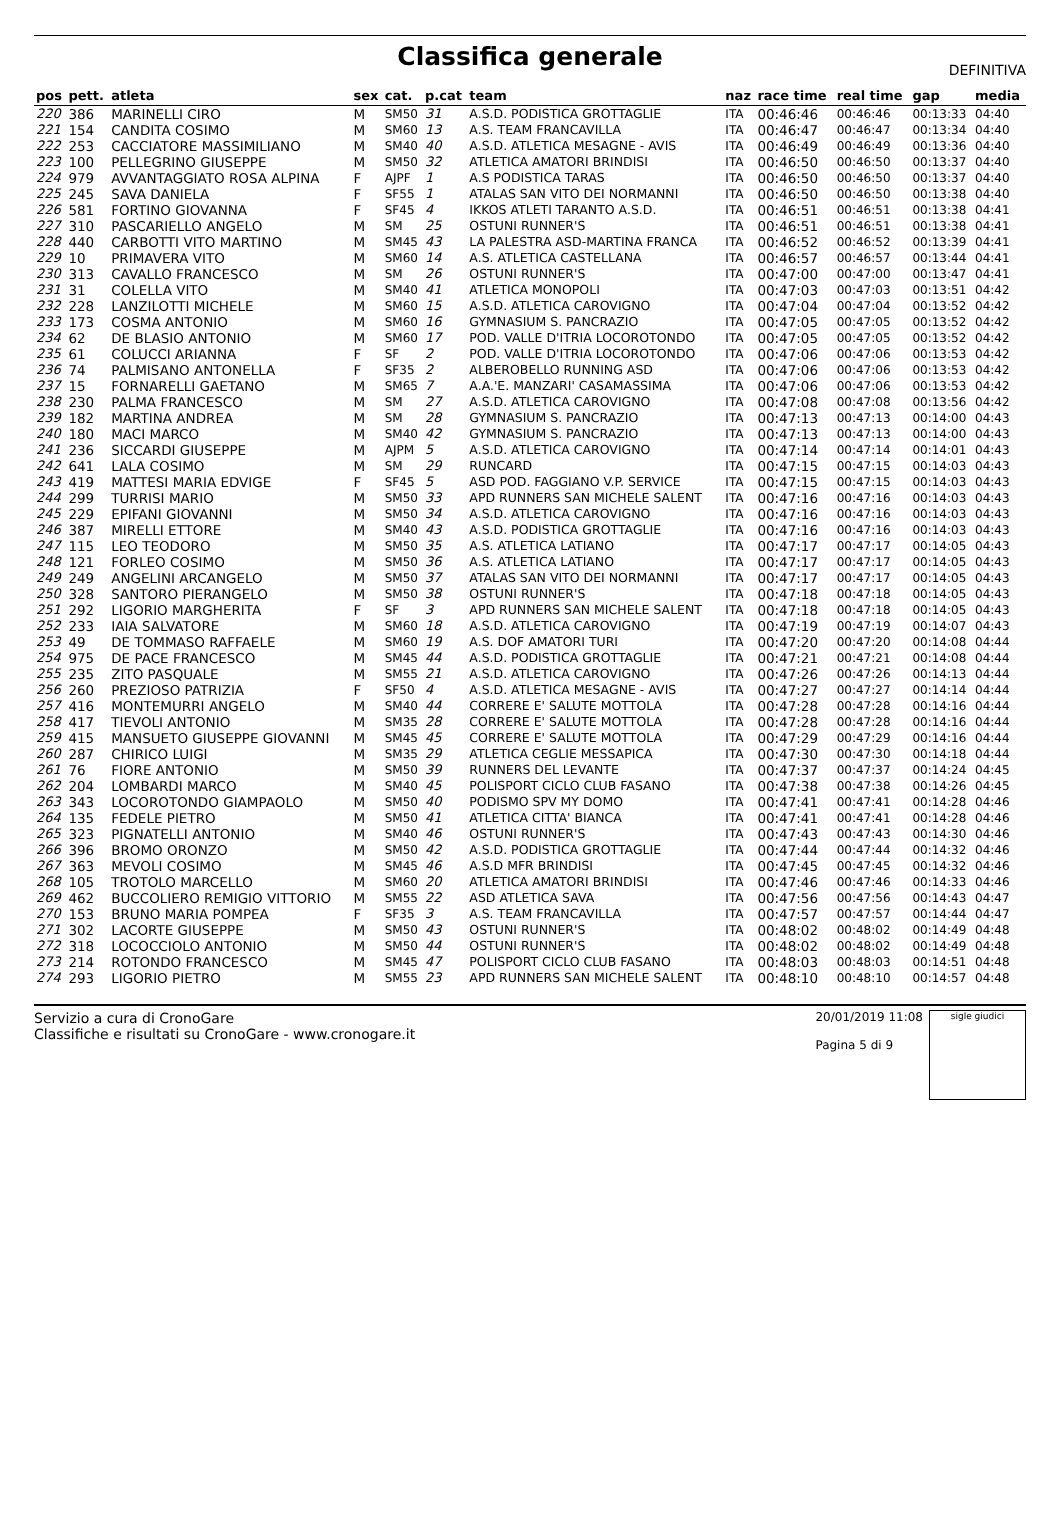Classifica generale
DEFINITIVA
| pos | pett. | atleta | sex | cat. | p.cat | team | naz | race time | real time | gap | media |
| --- | --- | --- | --- | --- | --- | --- | --- | --- | --- | --- | --- |
| 220 | 386 | MARINELLI CIRO | M | SM50 | 31 | A.S.D. PODISTICA GROTTAGLIE | ITA | 00:46:46 | 00:46:46 | 00:13:33 | 04:40 |
| 221 | 154 | CANDITA COSIMO | M | SM60 | 13 | A.S. TEAM FRANCAVILLA | ITA | 00:46:47 | 00:46:47 | 00:13:34 | 04:40 |
| 222 | 253 | CACCIATORE MASSIMILIANO | M | SM40 | 40 | A.S.D. ATLETICA MESAGNE - AVIS | ITA | 00:46:49 | 00:46:49 | 00:13:36 | 04:40 |
| 223 | 100 | PELLEGRINO GIUSEPPE | M | SM50 | 32 | ATLETICA AMATORI BRINDISI | ITA | 00:46:50 | 00:46:50 | 00:13:37 | 04:40 |
| 224 | 979 | AVVANTAGGIATO ROSA ALPINA | F | AJPF | 1 | A.S PODISTICA TARAS | ITA | 00:46:50 | 00:46:50 | 00:13:37 | 04:40 |
| 225 | 245 | SAVA DANIELA | F | SF55 | 1 | ATALAS SAN VITO DEI NORMANNI | ITA | 00:46:50 | 00:46:50 | 00:13:38 | 04:40 |
| 226 | 581 | FORTINO GIOVANNA | F | SF45 | 4 | IKKOS ATLETI TARANTO A.S.D. | ITA | 00:46:51 | 00:46:51 | 00:13:38 | 04:41 |
| 227 | 310 | PASCARIELLO ANGELO | M | SM | 25 | OSTUNI RUNNER'S | ITA | 00:46:51 | 00:46:51 | 00:13:38 | 04:41 |
| 228 | 440 | CARBOTTI VITO MARTINO | M | SM45 | 43 | LA PALESTRA ASD-MARTINA FRANCA | ITA | 00:46:52 | 00:46:52 | 00:13:39 | 04:41 |
| 229 | 10 | PRIMAVERA VITO | M | SM60 | 14 | A.S. ATLETICA CASTELLANA | ITA | 00:46:57 | 00:46:57 | 00:13:44 | 04:41 |
| 230 | 313 | CAVALLO FRANCESCO | M | SM | 26 | OSTUNI RUNNER'S | ITA | 00:47:00 | 00:47:00 | 00:13:47 | 04:41 |
| 231 | 31 | COLELLA VITO | M | SM40 | 41 | ATLETICA MONOPOLI | ITA | 00:47:03 | 00:47:03 | 00:13:51 | 04:42 |
| 232 | 228 | LANZILOTTI MICHELE | M | SM60 | 15 | A.S.D. ATLETICA CAROVIGNO | ITA | 00:47:04 | 00:47:04 | 00:13:52 | 04:42 |
| 233 | 173 | COSMA ANTONIO | M | SM60 | 16 | GYMNASIUM S. PANCRAZIO | ITA | 00:47:05 | 00:47:05 | 00:13:52 | 04:42 |
| 234 | 62 | DE BLASIO ANTONIO | M | SM60 | 17 | POD. VALLE D'ITRIA LOCOROTONDO | ITA | 00:47:05 | 00:47:05 | 00:13:52 | 04:42 |
| 235 | 61 | COLUCCI ARIANNA | F | SF | 2 | POD. VALLE D'ITRIA LOCOROTONDO | ITA | 00:47:06 | 00:47:06 | 00:13:53 | 04:42 |
| 236 | 74 | PALMISANO ANTONELLA | F | SF35 | 2 | ALBEROBELLO RUNNING ASD | ITA | 00:47:06 | 00:47:06 | 00:13:53 | 04:42 |
| 237 | 15 | FORNARELLI GAETANO | M | SM65 | 7 | A.A.'E. MANZARI' CASAMASSIMA | ITA | 00:47:06 | 00:47:06 | 00:13:53 | 04:42 |
| 238 | 230 | PALMA FRANCESCO | M | SM | 27 | A.S.D. ATLETICA CAROVIGNO | ITA | 00:47:08 | 00:47:08 | 00:13:56 | 04:42 |
| 239 | 182 | MARTINA ANDREA | M | SM | 28 | GYMNASIUM S. PANCRAZIO | ITA | 00:47:13 | 00:47:13 | 00:14:00 | 04:43 |
| 240 | 180 | MACI MARCO | M | SM40 | 42 | GYMNASIUM S. PANCRAZIO | ITA | 00:47:13 | 00:47:13 | 00:14:00 | 04:43 |
| 241 | 236 | SICCARDI GIUSEPPE | M | AJPM | 5 | A.S.D. ATLETICA CAROVIGNO | ITA | 00:47:14 | 00:47:14 | 00:14:01 | 04:43 |
| 242 | 641 | LALA COSIMO | M | SM | 29 | RUNCARD | ITA | 00:47:15 | 00:47:15 | 00:14:03 | 04:43 |
| 243 | 419 | MATTESI MARIA EDVIGE | F | SF45 | 5 | ASD POD. FAGGIANO V.P. SERVICE | ITA | 00:47:15 | 00:47:15 | 00:14:03 | 04:43 |
| 244 | 299 | TURRISI MARIO | M | SM50 | 33 | APD RUNNERS SAN MICHELE SALENT | ITA | 00:47:16 | 00:47:16 | 00:14:03 | 04:43 |
| 245 | 229 | EPIFANI GIOVANNI | M | SM50 | 34 | A.S.D. ATLETICA CAROVIGNO | ITA | 00:47:16 | 00:47:16 | 00:14:03 | 04:43 |
| 246 | 387 | MIRELLI ETTORE | M | SM40 | 43 | A.S.D. PODISTICA GROTTAGLIE | ITA | 00:47:16 | 00:47:16 | 00:14:03 | 04:43 |
| 247 | 115 | LEO TEODORO | M | SM50 | 35 | A.S. ATLETICA LATIANO | ITA | 00:47:17 | 00:47:17 | 00:14:05 | 04:43 |
| 248 | 121 | FORLEO COSIMO | M | SM50 | 36 | A.S. ATLETICA LATIANO | ITA | 00:47:17 | 00:47:17 | 00:14:05 | 04:43 |
| 249 | 249 | ANGELINI ARCANGELO | M | SM50 | 37 | ATALAS SAN VITO DEI NORMANNI | ITA | 00:47:17 | 00:47:17 | 00:14:05 | 04:43 |
| 250 | 328 | SANTORO PIERANGELO | M | SM50 | 38 | OSTUNI RUNNER'S | ITA | 00:47:18 | 00:47:18 | 00:14:05 | 04:43 |
| 251 | 292 | LIGORIO MARGHERITA | F | SF | 3 | APD RUNNERS SAN MICHELE SALENT | ITA | 00:47:18 | 00:47:18 | 00:14:05 | 04:43 |
| 252 | 233 | IAIA SALVATORE | M | SM60 | 18 | A.S.D. ATLETICA CAROVIGNO | ITA | 00:47:19 | 00:47:19 | 00:14:07 | 04:43 |
| 253 | 49 | DE TOMMASO RAFFAELE | M | SM60 | 19 | A.S. DOF AMATORI TURI | ITA | 00:47:20 | 00:47:20 | 00:14:08 | 04:44 |
| 254 | 975 | DE PACE FRANCESCO | M | SM45 | 44 | A.S.D. PODISTICA GROTTAGLIE | ITA | 00:47:21 | 00:47:21 | 00:14:08 | 04:44 |
| 255 | 235 | ZITO PASQUALE | M | SM55 | 21 | A.S.D. ATLETICA CAROVIGNO | ITA | 00:47:26 | 00:47:26 | 00:14:13 | 04:44 |
| 256 | 260 | PREZIOSO PATRIZIA | F | SF50 | 4 | A.S.D. ATLETICA MESAGNE - AVIS | ITA | 00:47:27 | 00:47:27 | 00:14:14 | 04:44 |
| 257 | 416 | MONTEMURRI ANGELO | M | SM40 | 44 | CORRERE E' SALUTE MOTTOLA | ITA | 00:47:28 | 00:47:28 | 00:14:16 | 04:44 |
| 258 | 417 | TIEVOLI ANTONIO | M | SM35 | 28 | CORRERE E' SALUTE MOTTOLA | ITA | 00:47:28 | 00:47:28 | 00:14:16 | 04:44 |
| 259 | 415 | MANSUETO GIUSEPPE GIOVANNI | M | SM45 | 45 | CORRERE E' SALUTE MOTTOLA | ITA | 00:47:29 | 00:47:29 | 00:14:16 | 04:44 |
| 260 | 287 | CHIRICO LUIGI | M | SM35 | 29 | ATLETICA CEGLIE MESSAPICA | ITA | 00:47:30 | 00:47:30 | 00:14:18 | 04:44 |
| 261 | 76 | FIORE ANTONIO | M | SM50 | 39 | RUNNERS DEL LEVANTE | ITA | 00:47:37 | 00:47:37 | 00:14:24 | 04:45 |
| 262 | 204 | LOMBARDI MARCO | M | SM40 | 45 | POLISPORT CICLO CLUB FASANO | ITA | 00:47:38 | 00:47:38 | 00:14:26 | 04:45 |
| 263 | 343 | LOCOROTONDO GIAMPAOLO | M | SM50 | 40 | PODISMO SPV MY DOMO | ITA | 00:47:41 | 00:47:41 | 00:14:28 | 04:46 |
| 264 | 135 | FEDELE PIETRO | M | SM50 | 41 | ATLETICA CITTA' BIANCA | ITA | 00:47:41 | 00:47:41 | 00:14:28 | 04:46 |
| 265 | 323 | PIGNATELLI ANTONIO | M | SM40 | 46 | OSTUNI RUNNER'S | ITA | 00:47:43 | 00:47:43 | 00:14:30 | 04:46 |
| 266 | 396 | BROMO ORONZO | M | SM50 | 42 | A.S.D. PODISTICA GROTTAGLIE | ITA | 00:47:44 | 00:47:44 | 00:14:32 | 04:46 |
| 267 | 363 | MEVOLI COSIMO | M | SM45 | 46 | A.S.D MFR BRINDISI | ITA | 00:47:45 | 00:47:45 | 00:14:32 | 04:46 |
| 268 | 105 | TROTOLO MARCELLO | M | SM60 | 20 | ATLETICA AMATORI BRINDISI | ITA | 00:47:46 | 00:47:46 | 00:14:33 | 04:46 |
| 269 | 462 | BUCCOLIERO REMIGIO VITTORIO | M | SM55 | 22 | ASD ATLETICA SAVA | ITA | 00:47:56 | 00:47:56 | 00:14:43 | 04:47 |
| 270 | 153 | BRUNO MARIA POMPEA | F | SF35 | 3 | A.S. TEAM FRANCAVILLA | ITA | 00:47:57 | 00:47:57 | 00:14:44 | 04:47 |
| 271 | 302 | LACORTE GIUSEPPE | M | SM50 | 43 | OSTUNI RUNNER'S | ITA | 00:48:02 | 00:48:02 | 00:14:49 | 04:48 |
| 272 | 318 | LOCOCCIOLO ANTONIO | M | SM50 | 44 | OSTUNI RUNNER'S | ITA | 00:48:02 | 00:48:02 | 00:14:49 | 04:48 |
| 273 | 214 | ROTONDO FRANCESCO | M | SM45 | 47 | POLISPORT CICLO CLUB FASANO | ITA | 00:48:03 | 00:48:03 | 00:14:51 | 04:48 |
| 274 | 293 | LIGORIO PIETRO | M | SM55 | 23 | APD RUNNERS SAN MICHELE SALENT | ITA | 00:48:10 | 00:48:10 | 00:14:57 | 04:48 |
Servizio a cura di CronoGare
Classifiche e risultati su CronoGare - www.cronogare.it
20/01/2019 11:08
Pagina 5 di 9
sigle giudici